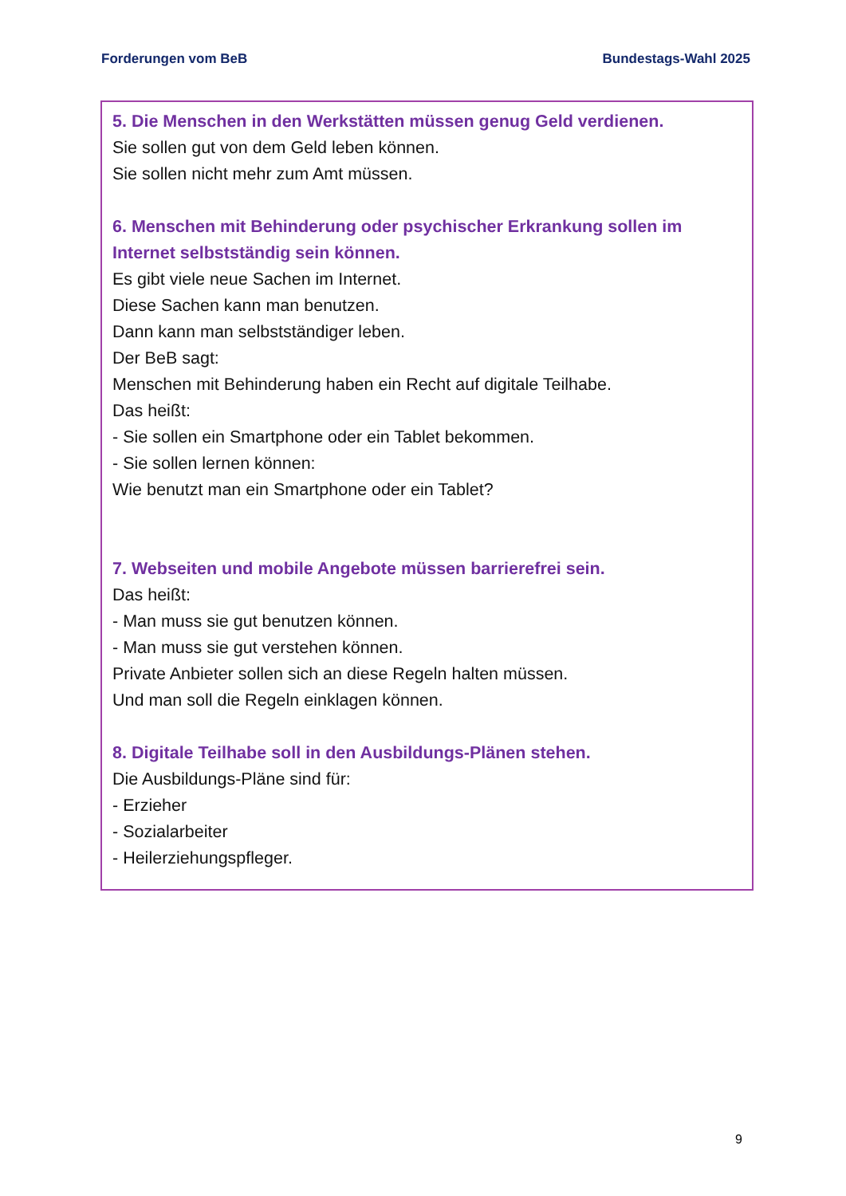Forderungen vom BeB Bundestags-Wahl 2025
5. Die Menschen in den Werkstätten müssen genug Geld verdienen.
Sie sollen gut von dem Geld leben können.
Sie sollen nicht mehr zum Amt müssen.
6. Menschen mit Behinderung oder psychischer Erkrankung sollen im Internet selbstständig sein können.
Es gibt viele neue Sachen im Internet.
Diese Sachen kann man benutzen.
Dann kann man selbstständiger leben.
Der BeB sagt:
Menschen mit Behinderung haben ein Recht auf digitale Teilhabe.
Das heißt:
- Sie sollen ein Smartphone oder ein Tablet bekommen.
- Sie sollen lernen können:
Wie benutzt man ein Smartphone oder ein Tablet?
7. Webseiten und mobile Angebote müssen barrierefrei sein.
Das heißt:
- Man muss sie gut benutzen können.
- Man muss sie gut verstehen können.
Private Anbieter sollen sich an diese Regeln halten müssen.
Und man soll die Regeln einklagen können.
8. Digitale Teilhabe soll in den Ausbildungs-Plänen stehen.
Die Ausbildungs-Pläne sind für:
- Erzieher
- Sozialarbeiter
- Heilerziehungspfleger.
9